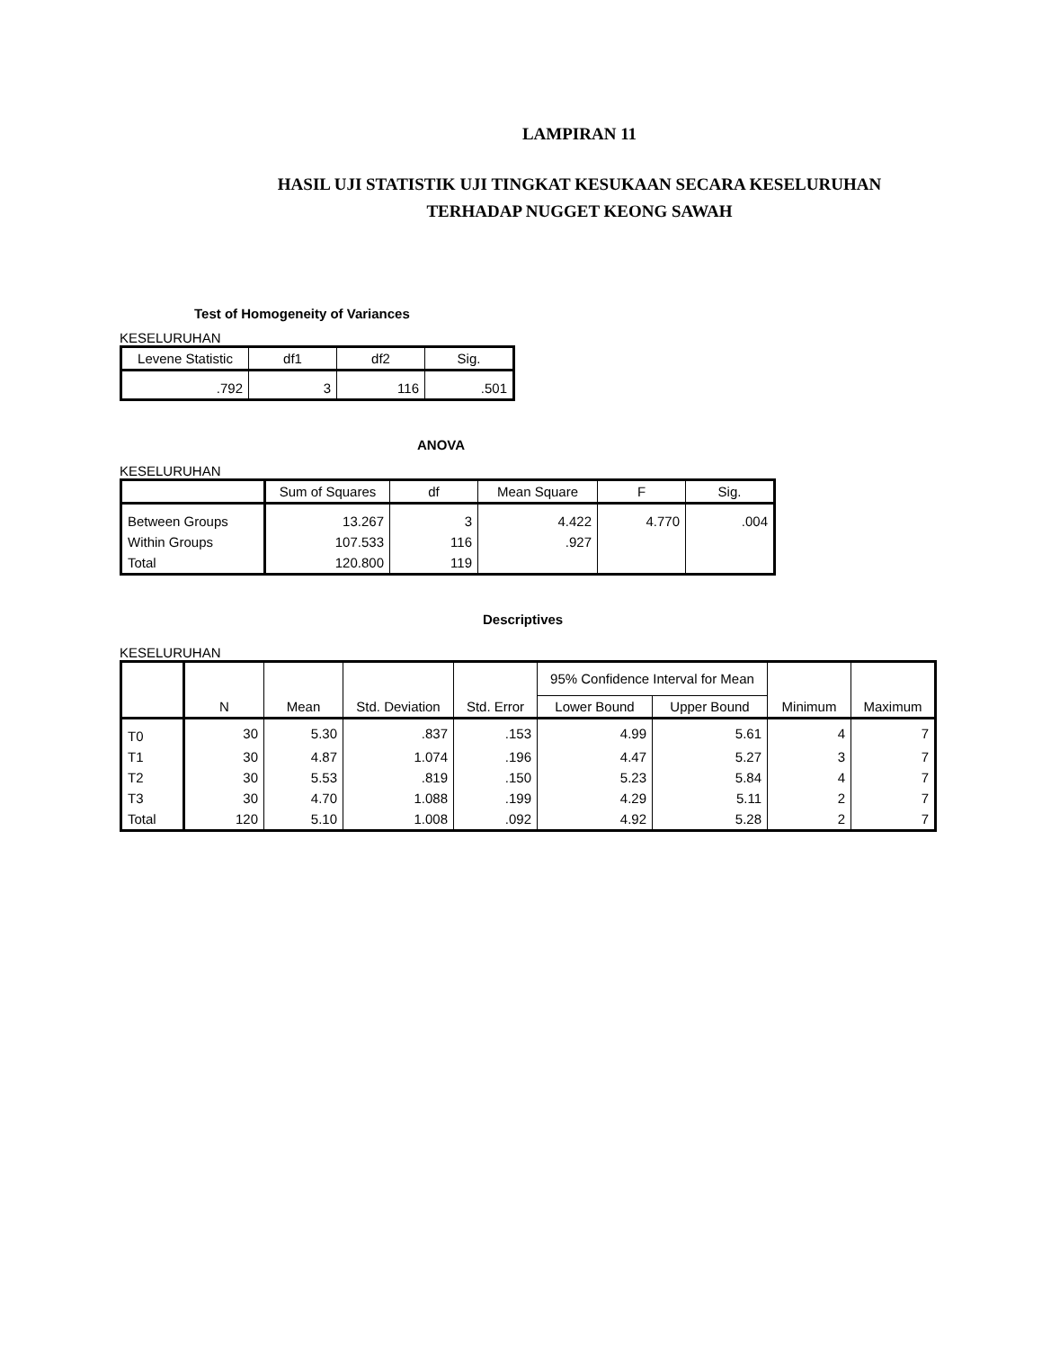LAMPIRAN 11
HASIL UJI STATISTIK UJI TINGKAT KESUKAAN SECARA KESELURUHAN
TERHADAP NUGGET KEONG SAWAH
Test of Homogeneity of Variances
KESELURUHAN
| Levene Statistic | df1 | df2 | Sig. |
| --- | --- | --- | --- |
| .792 | 3 | 116 | .501 |
ANOVA
KESELURUHAN
| | Sum of Squares | df | Mean Square | F | Sig. |
| --- | --- | --- | --- | --- | --- |
| Between Groups | 13.267 | 3 | 4.422 | 4.770 | .004 |
| Within Groups | 107.533 | 116 | .927 | | |
| Total | 120.800 | 119 | | | |
Descriptives
KESELURUHAN
| | N | Mean | Std. Deviation | Std. Error | 95% Confidence Interval for Mean | | Minimum | Maximum |
| --- | --- | --- | --- | --- | --- | --- | --- | --- |
| | | | | | Lower Bound | Upper Bound | | |
| T0 | 30 | 5.30 | .837 | .153 | 4.99 | 5.61 | 4 | 7 |
| T1 | 30 | 4.87 | 1.074 | .196 | 4.47 | 5.27 | 3 | 7 |
| T2 | 30 | 5.53 | .819 | .150 | 5.23 | 5.84 | 4 | 7 |
| T3 | 30 | 4.70 | 1.088 | .199 | 4.29 | 5.11 | 2 | 7 |
| Total | 120 | 5.10 | 1.008 | .092 | 4.92 | 5.28 | 2 | 7 |